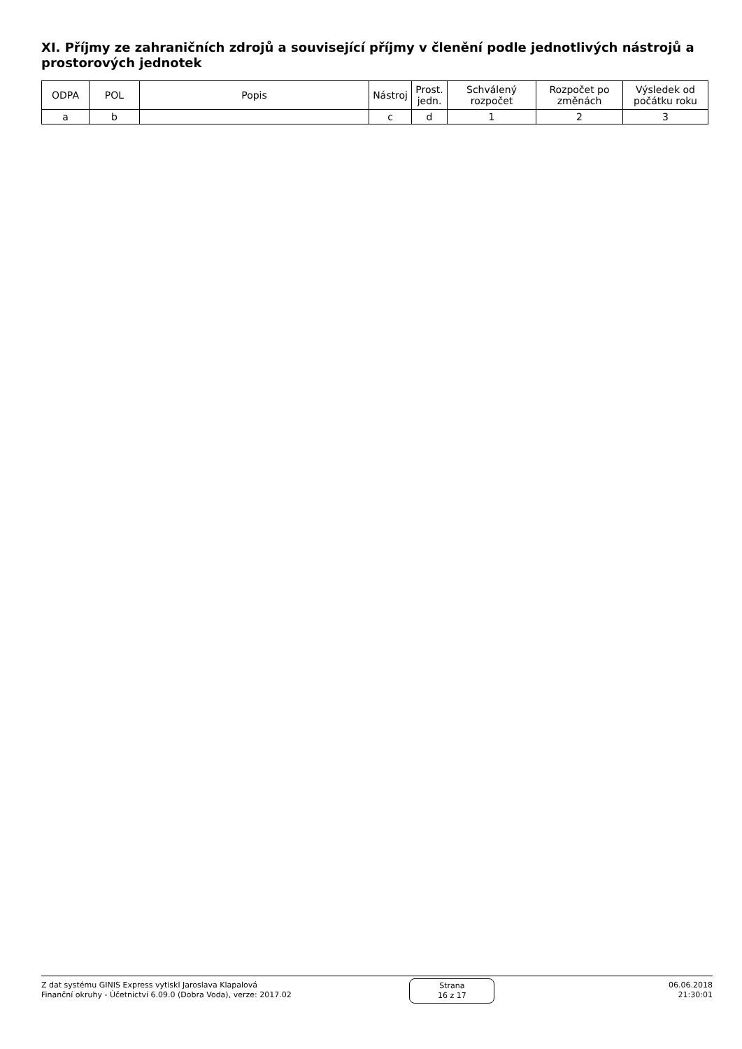XI. Příjmy ze zahraničních zdrojů a související příjmy v členění podle jednotlivých nástrojů a prostorových jednotek
| ODPA | POL | Popis | Nástroj | Prost. jedn. | Schválený rozpočet | Rozpočet po změnách | Výsledek od počátku roku |
| --- | --- | --- | --- | --- | --- | --- | --- |
| a | b | | c | d | 1 | 2 | 3 |
Z dat systému GINIS Express vytiskl Jaroslava Klapalová
Finanční okruhy - Účetnictví 6.09.0 (Dobra Voda), verze: 2017.02
Strana
16 z 17
06.06.2018
21:30:01